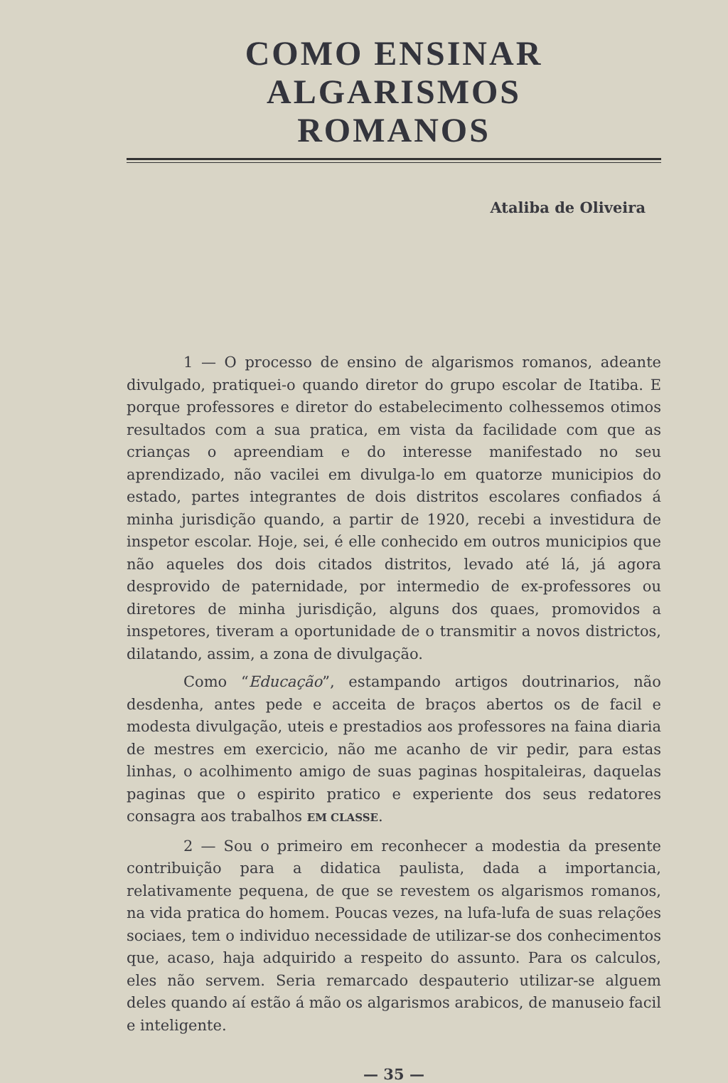COMO ENSINAR ALGARISMOS
ROMANOS
Ataliba de Oliveira
1 — O processo de ensino de algarismos romanos, adeante divulgado, pratiquei-o quando diretor do grupo escolar de Itatiba. E porque professores e diretor do estabelecimento colhessemos otimos resultados com a sua pratica, em vista da facilidade com que as crianças o apreendiam e do interesse manifestado no seu aprendizado, não vacilei em divulga-lo em quatorze municipios do estado, partes integrantes de dois distritos escolares confiados á minha jurisdição quando, a partir de 1920, recebi a investidura de inspetor escolar. Hoje, sei, é elle conhecido em outros municipios que não aqueles dos dois citados distritos, levado até lá, já agora desprovido de paternidade, por intermedio de ex-professores ou diretores de minha jurisdição, alguns dos quaes, promovidos a inspetores, tiveram a oportunidade de o transmitir a novos districtos, dilatando, assim, a zona de divulgação.
Como “Educação”, estampando artigos doutrinarios, não desdenha, antes pede e acceita de braços abertos os de facil e modesta divulgação, uteis e prestadios aos professores na faina diaria de mestres em exercicio, não me acanho de vir pedir, para estas linhas, o acolhimento amigo de suas paginas hospitaleiras, daquelas paginas que o espirito pratico e experiente dos seus redatores consagra aos trabalhos EM CLASSE.
2 — Sou o primeiro em reconhecer a modestia da presente contribuição para a didatica paulista, dada a importancia, relativamente pequena, de que se revestem os algarismos romanos, na vida pratica do homem. Poucas vezes, na lufa-lufa de suas relações sociaes, tem o individuo necessidade de utilizar-se dos conhecimentos que, acaso, haja adquirido a respeito do assunto. Para os calculos, eles não servem. Seria remarcado despauterio utilizar-se alguem deles quando aí estão á mão os algarismos arabicos, de manuseio facil e inteligente.
— 35 —